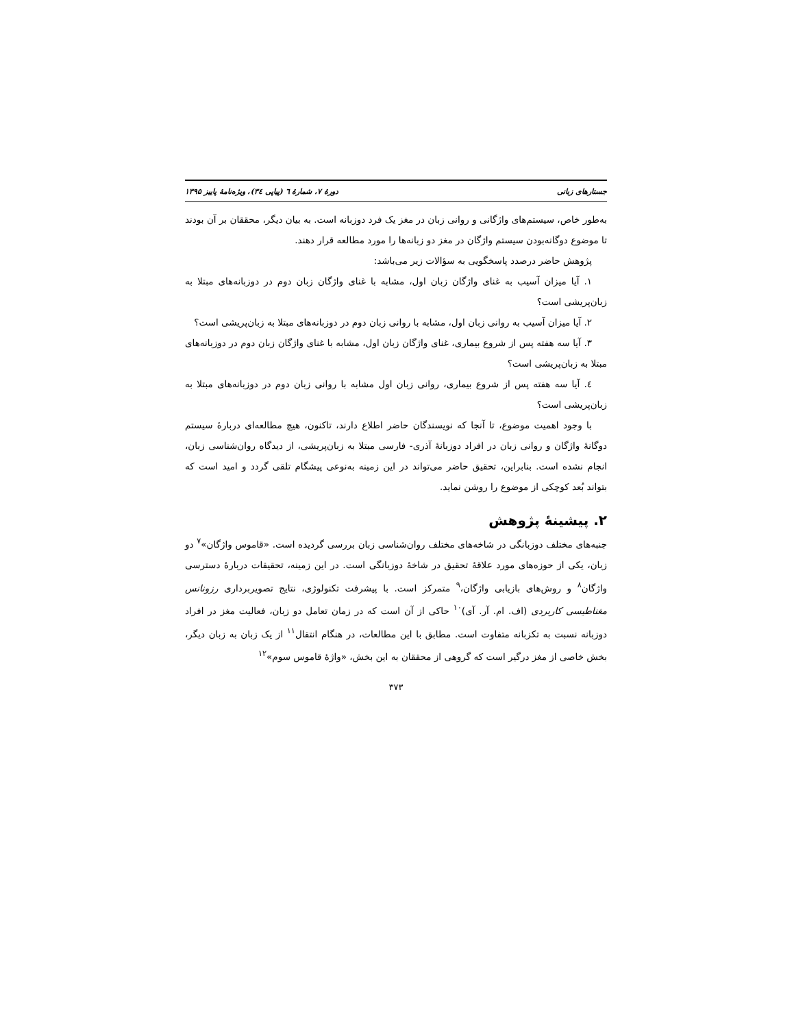جستارهای زبانی دورهٔ ۷، شمارهٔ ٦ (پیاپی ٣٤)، ویژه‌نامهٔ پاییز ۱۳۹۵
به‌طور خاص، سیستم‌های واژگانی و روانی زبان در مغز یک فرد دوزبانه است. به بیان دیگر، محققان بر آن بودند تا موضوع دوگانه‌بودن سیستم واژگان در مغز دو زبانه‌ها را مورد مطالعه قرار دهند.
پژوهش حاضر درصدد پاسخگویی به سؤالات زیر می‌باشد:
۱. آیا میزان آسیب به غنای واژگان زبان اول، مشابه با غنای واژگان زبان دوم در دوزبانه‌های مبتلا به زبان‌پریشی است؟
۲. آیا میزان آسیب به روانی زبان اول، مشابه با روانی زبان دوم در دوزبانه‌های مبتلا به زبان‌پریشی است؟
۳. آیا سه هفته پس از شروع بیماری، غنای واژگان زبان اول، مشابه با غنای واژگان زبان دوم در دوزبانه‌های مبتلا به زبان‌پریشی است؟
٤. آیا سه هفته پس از شروع بیماری، روانی زبان اول مشابه با روانی زبان دوم در دوزبانه‌های مبتلا به زبان‌پریشی است؟
با وجود اهمیت موضوع، تا آنجا که نویسندگان حاضر اطلاع دارند، تاکنون، هیچ مطالعه‌ای دربارهٔ سیستم دوگانهٔ واژگان و روانی زبان در افراد دوزبانهٔ آذری- فارسی مبتلا به زبان‌پریشی، از دیدگاه روان‌شناسی زبان، انجام نشده است. بنابراین، تحقیق حاضر می‌تواند در این زمینه به‌نوعی پیشگام تلقی گردد و امید است که بتواند بُعد کوچکی از موضوع را روشن نماید.
۲. پیشینهٔ پژوهش
جنبه‌های مختلف دوزبانگی در شاخه‌های مختلف روان‌شناسی زبان بررسی گردیده است. «قاموس واژگان»<sup>۷</sup> دو زبان، یکی از حوزه‌های مورد علاقهٔ تحقیق در شاخهٔ دوزبانگی است. در این زمینه، تحقیقات دربارهٔ دسترسی واژگان<sup>۸</sup> و روش‌های بازیابی واژگان،<sup>۹</sup> متمرکز است. با پیشرفت تکنولوژی، نتایج تصویربرداری رزونانس مغناطیسی کاربردی (اف. ام. آر. آی)<sup>۱۰</sup> حاکی از آن است که در زمان تعامل دو زبان، فعالیت مغز در افراد دوزبانه نسبت به تکزبانه متفاوت است. مطابق با این مطالعات، در هنگام انتقال<sup>۱۱</sup> از یک زبان به زبان دیگر، بخش خاصی از مغز درگیر است که گروهی از محققان به این بخش، «واژهٔ قاموس سوم»<sup>۱۲</sup>
۳۷۳